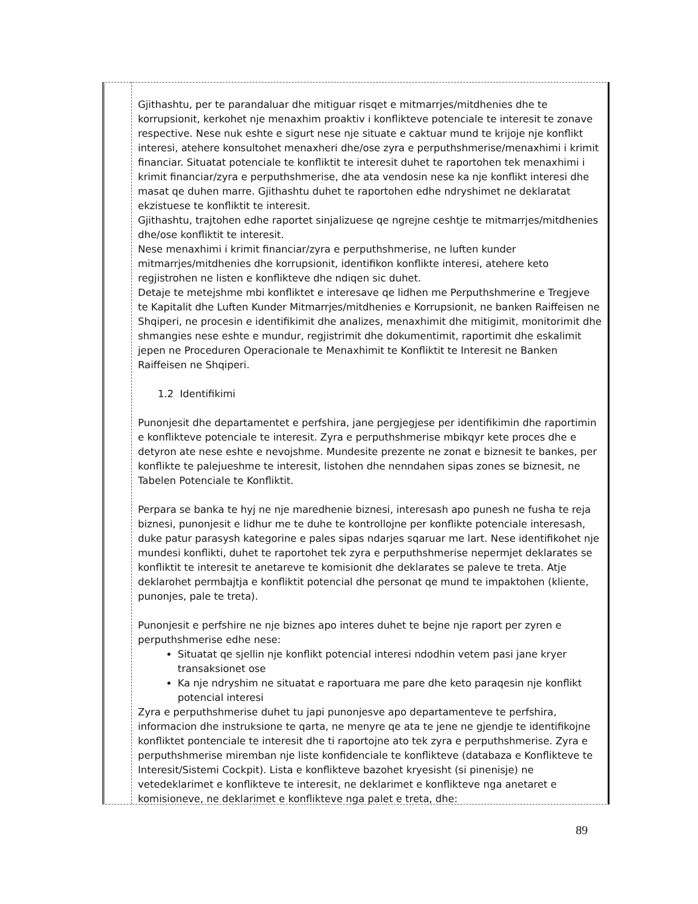Gjithashtu, per te parandaluar dhe mitiguar risqet e mitmarrjes/mitdhenies dhe te korrupsionit, kerkohet nje menaxhim proaktiv i konflikteve potenciale te interesit te zonave respective. Nese nuk eshte e sigurt nese nje situate e caktuar mund te krijoje nje konflikt interesi, atehere konsultohet menaxheri dhe/ose zyra e perputhshmerise/menaxhimi i krimit financiar. Situatat potenciale te konfliktit te interesit duhet te raportohen tek menaxhimi i krimit financiar/zyra e perputhshmerise, dhe ata vendosin nese ka nje konflikt interesi dhe masat qe duhen marre. Gjithashtu duhet te raportohen edhe ndryshimet ne deklaratat ekzistuese te konfliktit te interesit.
Gjithashtu, trajtohen edhe raportet sinjalizuese qe ngrejne ceshtje te mitmarrjes/mitdhenies dhe/ose konfliktit te interesit.
Nese menaxhimi i krimit financiar/zyra e perputhshmerise, ne luften kunder mitmarrjes/mitdhenies dhe korrupsionit, identifikon konflikte interesi, atehere keto regjistrohen ne listen e konflikteve dhe ndiqen sic duhet.
Detaje te metejshme mbi konfliktet e interesave qe lidhen me Perputhshmerine e Tregjeve te Kapitalit dhe Luften Kunder Mitmarrjes/mitdhenies e Korrupsionit, ne banken Raiffeisen ne Shqiperi, ne procesin e identifikimit dhe analizes, menaxhimit dhe mitigimit, monitorimit dhe shmangies nese eshte e mundur, regjistrimit dhe dokumentimit, raportimit dhe eskalimit jepen ne Proceduren Operacionale te Menaxhimit te Konfliktit te Interesit ne Banken Raiffeisen ne Shqiperi.
1.2 Identifikimi
Punonjesit dhe departamentet e perfshira, jane pergjegjese per identifikimin dhe raportimin e konflikteve potenciale te interesit. Zyra e perputhshmerise mbikqyr kete proces dhe e detyron ate nese eshte e nevojshme. Mundesite prezente ne zonat e biznesit te bankes, per konflikte te palejueshme te interesit, listohen dhe nenndahen sipas zones se biznesit, ne Tabelen Potenciale te Konfliktit.
Perpara se banka te hyj ne nje maredhenie biznesi, interesash apo punesh ne fusha te reja biznesi, punonjesit e lidhur me te duhe te kontrollojne per konflikte potenciale interesash, duke patur parasysh kategorine e pales sipas ndarjes sqaruar me lart. Nese identifikohet nje mundesi konflikti, duhet te raportohet tek zyra e perputhshmerise nepermjet deklarates se konfliktit te interesit te anetareve te komisionit dhe deklarates se paleve te treta. Atje deklarohet permbajtja e konfliktit potencial dhe personat qe mund te impaktohen (kliente, punonjes, pale te treta).
Punonjesit e perfshire ne nje biznes apo interes duhet te bejne nje raport per zyren e perputhshmerise edhe nese:
Situatat qe sjellin nje konflikt potencial interesi ndodhin vetem pasi jane kryer transaksionet ose
Ka nje ndryshim ne situatat e raportuara me pare dhe keto paraqesin nje konflikt potencial interesi
Zyra e perputhshmerise duhet tu japi punonjesve apo departamenteve te perfshira, informacion dhe instruksione te qarta, ne menyre qe ata te jene ne gjendje te identifikojne konfliktet pontenciale te interesit dhe ti raportojne ato tek zyra e perputhshmerise. Zyra e perputhshmerise miremban nje liste konfidenciale te konflikteve (databaza e Konflikteve te Interesit/Sistemi Cockpit). Lista e konflikteve bazohet kryesisht (si pinenisje) ne vetedeklarimet e konflikteve te interesit, ne deklarimet e konflikteve nga anetaret e komisioneve, ne deklarimet e konflikteve nga palet e treta, dhe:
89